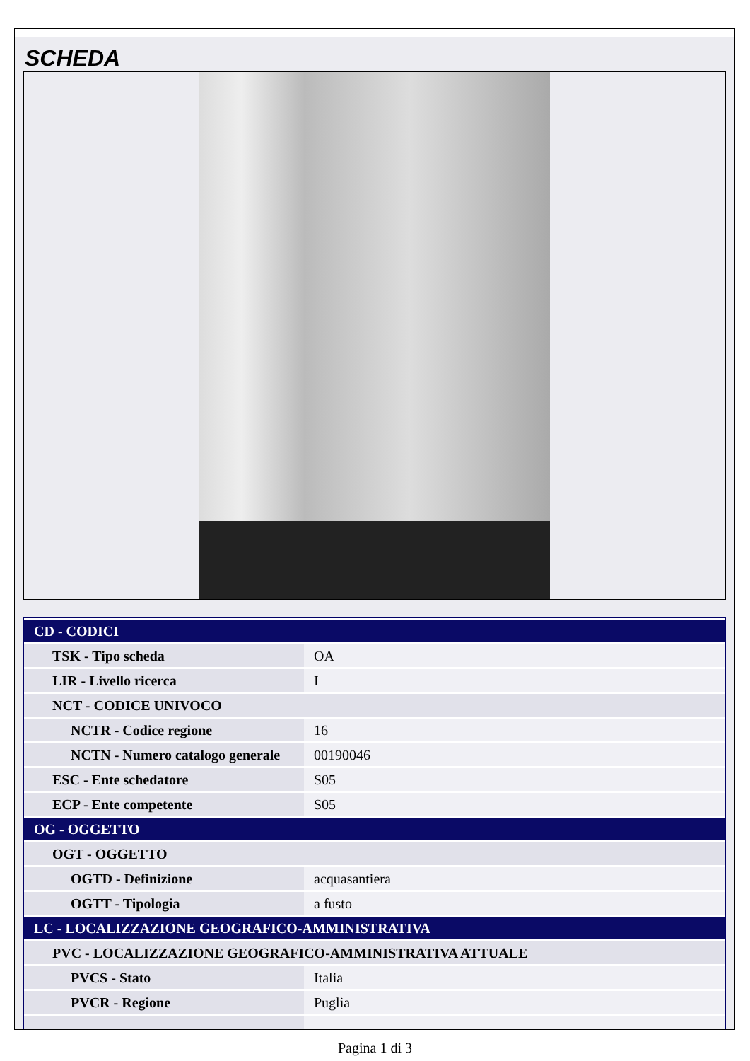SCHEDA
| CD - CODICI | |
| TSK - Tipo scheda | OA |
| LIR - Livello ricerca | I |
| NCT - CODICE UNIVOCO | |
| NCTR - Codice regione | 16 |
| NCTN - Numero catalogo generale | 00190046 |
| ESC - Ente schedatore | S05 |
| ECP - Ente competente | S05 |
| OG - OGGETTO | |
| OGT - OGGETTO | |
| OGTD - Definizione | acquasantiera |
| OGTT - Tipologia | a fusto |
| LC - LOCALIZZAZIONE GEOGRAFICO-AMMINISTRATIVA | |
| PVC - LOCALIZZAZIONE GEOGRAFICO-AMMINISTRATIVA ATTUALE | |
| PVCS - Stato | Italia |
| PVCR - Regione | Puglia |
Pagina 1 di 3